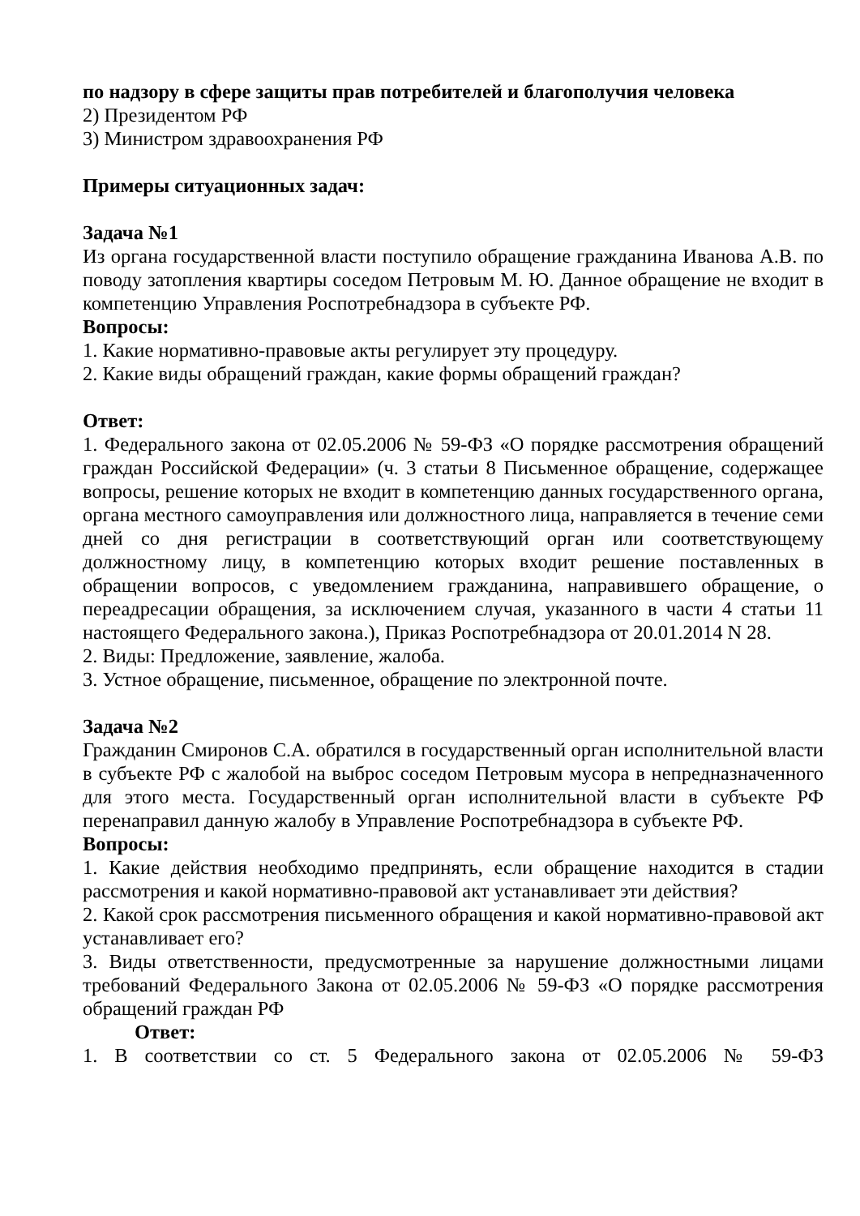по надзору в сфере защиты прав потребителей и благополучия человека
2) Президентом РФ
3) Министром здравоохранения РФ
Примеры ситуационных задач:
Задача №1
Из органа государственной власти поступило обращение гражданина Иванова А.В. по поводу затопления квартиры соседом Петровым М. Ю. Данное обращение не входит в компетенцию Управления Роспотребнадзора в субъекте РФ.
Вопросы:
1. Какие нормативно-правовые акты регулирует эту процедуру.
2. Какие виды обращений граждан, какие формы обращений граждан?
Ответ:
1. Федерального закона от 02.05.2006 № 59-ФЗ «О порядке рассмотрения обращений граждан Российской Федерации» (ч. 3 статьи 8 Письменное обращение, содержащее вопросы, решение которых не входит в компетенцию данных государственного органа, органа местного самоуправления или должностного лица, направляется в течение семи дней со дня регистрации в соответствующий орган или соответствующему должностному лицу, в компетенцию которых входит решение поставленных в обращении вопросов, с уведомлением гражданина, направившего обращение, о переадресации обращения, за исключением случая, указанного в части 4 статьи 11 настоящего Федерального закона.), Приказ Роспотребнадзора от 20.01.2014 N 28.
2. Виды: Предложение, заявление, жалоба.
3. Устное обращение, письменное, обращение по электронной почте.
Задача №2
Гражданин Смиронов С.А. обратился в государственный орган исполнительной власти в субъекте РФ с жалобой на выброс соседом Петровым мусора в непредназначенного для этого места. Государственный орган исполнительной власти в субъекте РФ перенаправил данную жалобу в Управление Роспотребнадзора в субъекте РФ.
Вопросы:
1. Какие действия необходимо предпринять, если обращение находится в стадии рассмотрения и какой нормативно-правовой акт устанавливает эти действия?
2. Какой срок рассмотрения письменного обращения и какой нормативно-правовой акт устанавливает его?
3. Виды ответственности, предусмотренные за нарушение должностными лицами требований Федерального Закона от 02.05.2006 № 59-ФЗ «О порядке рассмотрения обращений граждан РФ
Ответ:
1. В соответствии со ст. 5 Федерального закона от 02.05.2006 № 59-ФЗ